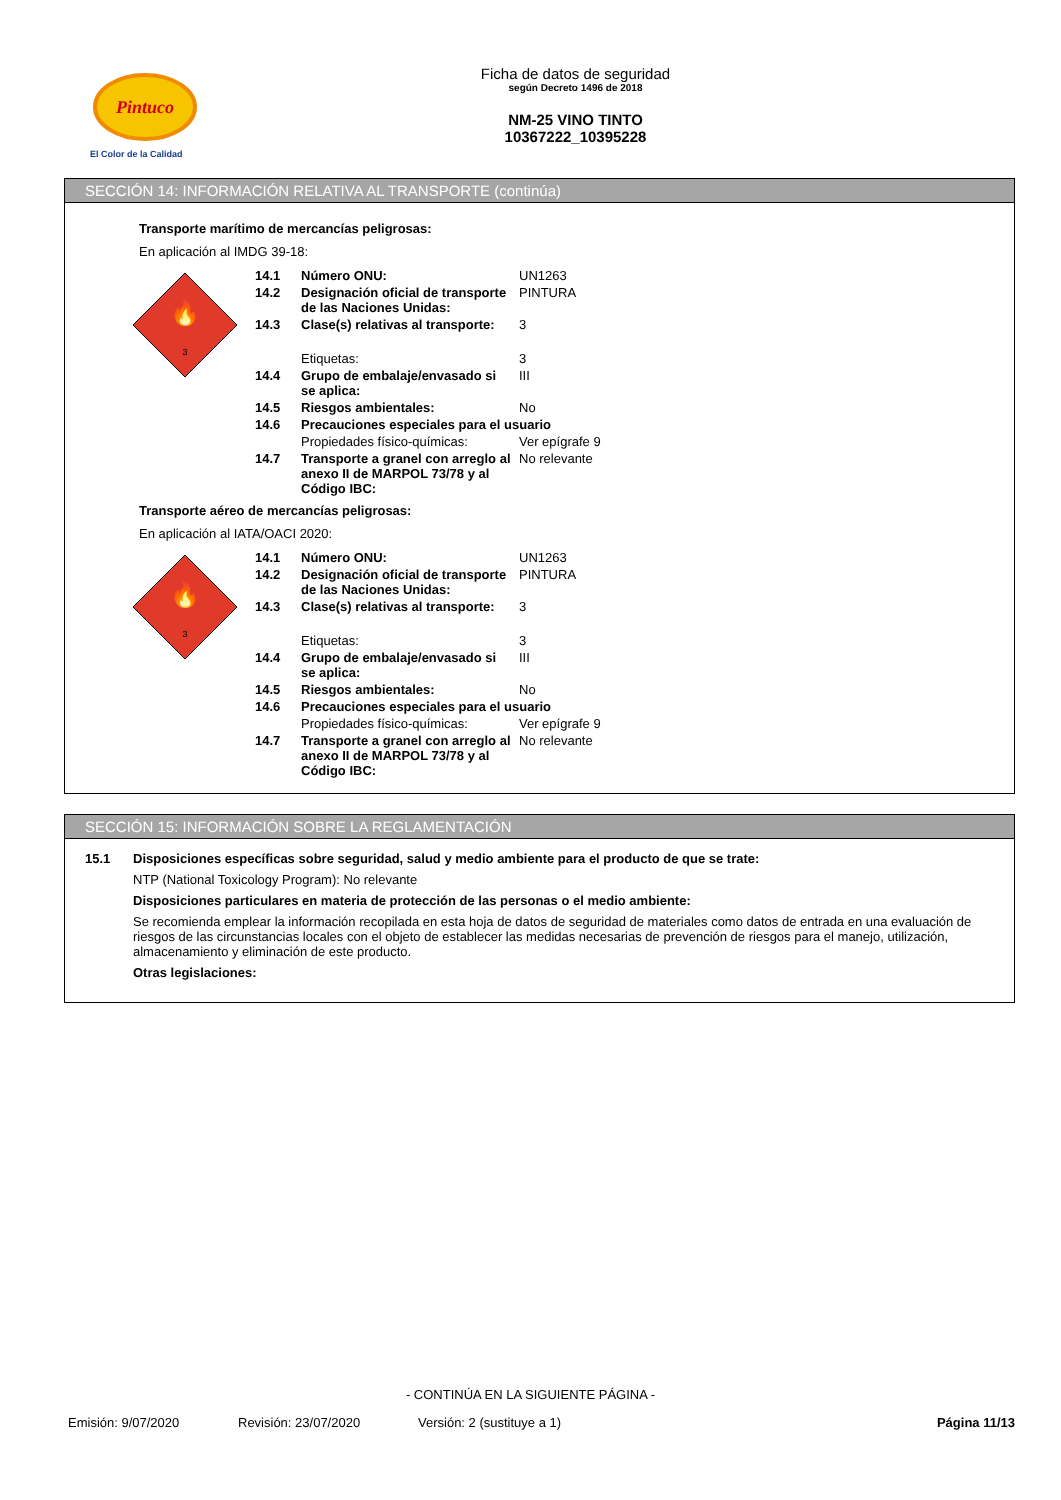Pintuco
El Color de la Calidad
Ficha de datos de seguridad
según Decreto 1496 de 2018
NM-25 VINO TINTO
10367222_10395228
SECCIÓN 14: INFORMACIÓN RELATIVA AL TRANSPORTE (continúa)
Transporte marítimo de mercancías peligrosas:
En aplicación al IMDG 39-18:
3
🔥
| 14.1 | Número ONU: | UN1263 |
| 14.2 | Designación oficial de transporte de las Naciones Unidas: | PINTURA |
| 14.3 | Clase(s) relativas al transporte: | 3 |
| | Etiquetas: | 3 |
| 14.4 | Grupo de embalaje/envasado si se aplica: | III |
| 14.5 | Riesgos ambientales: | No |
| 14.6 | Precauciones especiales para el usuario | |
| | Propiedades físico-químicas: | Ver epígrafe 9 |
| 14.7 | Transporte a granel con arreglo al anexo II de MARPOL 73/78 y al Código IBC: | No relevante |
Transporte aéreo de mercancías peligrosas:
En aplicación al IATA/OACI 2020:
3
🔥
| 14.1 | Número ONU: | UN1263 |
| 14.2 | Designación oficial de transporte de las Naciones Unidas: | PINTURA |
| 14.3 | Clase(s) relativas al transporte: | 3 |
| | Etiquetas: | 3 |
| 14.4 | Grupo de embalaje/envasado si se aplica: | III |
| 14.5 | Riesgos ambientales: | No |
| 14.6 | Precauciones especiales para el usuario | |
| | Propiedades físico-químicas: | Ver epígrafe 9 |
| 14.7 | Transporte a granel con arreglo al anexo II de MARPOL 73/78 y al Código IBC: | No relevante |
SECCIÓN 15: INFORMACIÓN SOBRE LA REGLAMENTACIÓN
15.1 Disposiciones específicas sobre seguridad, salud y medio ambiente para el producto de que se trate:
NTP (National Toxicology Program): No relevante
Disposiciones particulares en materia de protección de las personas o el medio ambiente:
Se recomienda emplear la información recopilada en esta hoja de datos de seguridad de materiales como datos de entrada en una evaluación de riesgos de las circunstancias locales con el objeto de establecer las medidas necesarias de prevención de riesgos para el manejo, utilización, almacenamiento y eliminación de este producto.
Otras legislaciones:
- CONTINÚA EN LA SIGUIENTE PÁGINA -
Emisión: 9/07/2020 Revisión: 23/07/2020 Versión: 2 (sustituye a 1) Página 11/13